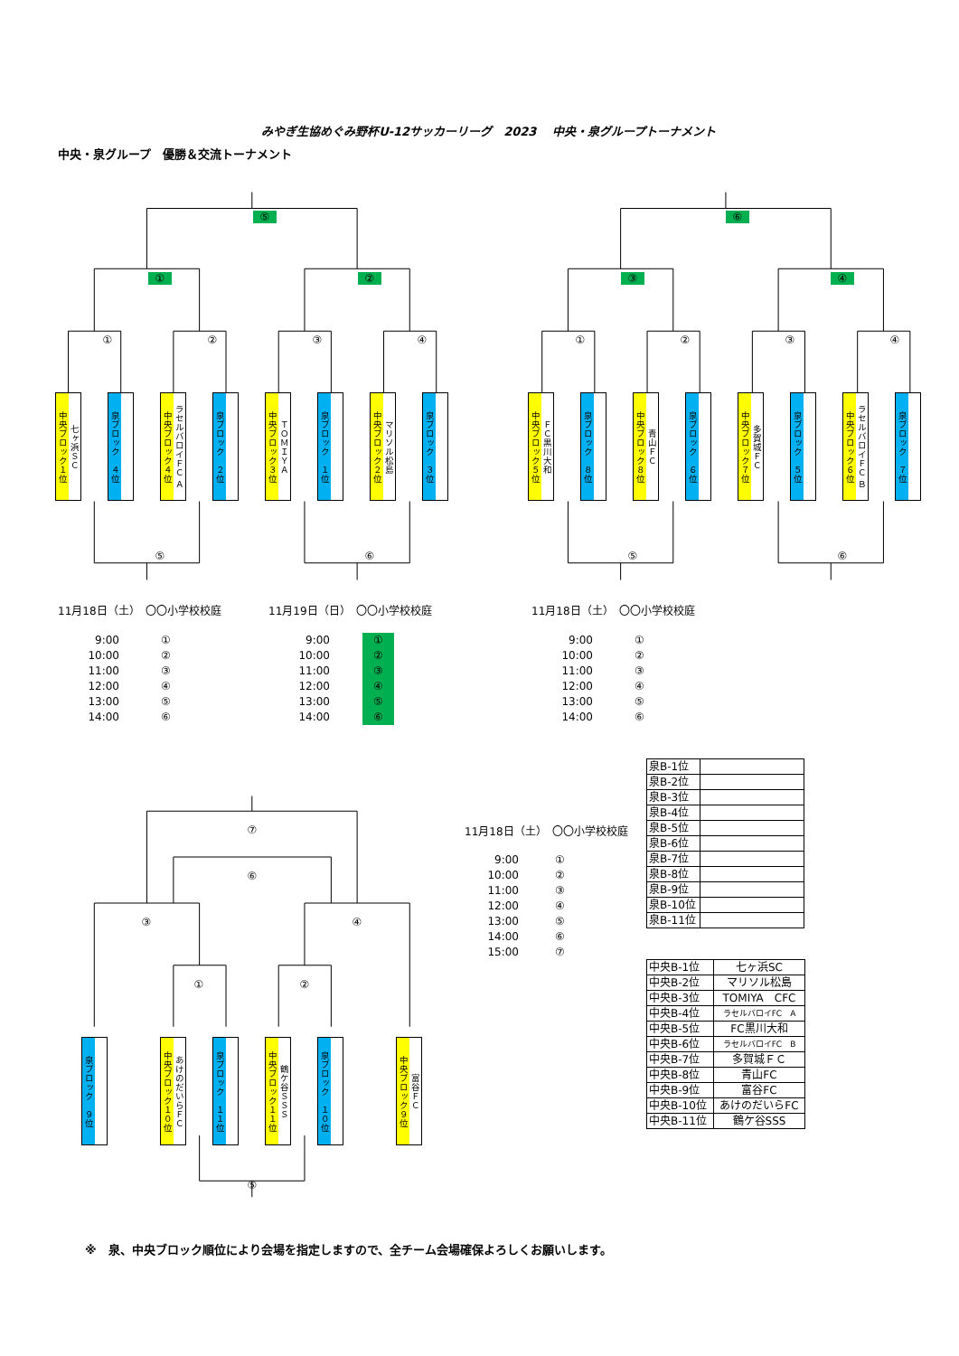みやぎ生協めぐみ野杯U-12サッカーリーグ　2023　 中央・泉グループトーナメント
中央・泉グループ　優勝＆交流トーナメント
⑤
① ②
①②③④
中央ブロック１位
七ヶ浜ＳＣ
泉ブロック　４位
中央ブロック４位
ラセルバロイＦＣ Ａ
泉ブロック　２位
中央ブロック３位
ＴＯＭＩＹＡ
泉ブロック　１位
中央ブロック２位
マリソル松島
泉ブロック　３位
⑤ ⑥
⑥
③ ④
①②③④
中央ブロック５位
ＦＣ黒川大和
泉ブロック　８位
中央ブロック８位
青山ＦＣ
泉ブロック　６位
中央ブロック７位
多賀城ＦＣ
泉ブロック　５位
中央ブロック６位
ラセルバロイＦＣ Ｂ
泉ブロック　７位
⑤ ⑥
11月18日（土）　〇〇小学校校庭
9:00
10:00
11:00
12:00
13:00
14:00
①
②
③
④
⑤
⑥
11月19日（日）　〇〇小学校校庭
9:00
10:00
11:00
12:00
13:00
14:00
①
②
③
④
⑤
⑥
11月18日（土）　〇〇小学校校庭
9:00
10:00
11:00
12:00
13:00
14:00
①
②
③
④
⑤
⑥
⑦
⑥
③ ④
① ②
泉ブロック　９位
中央ブロック１０位
あけのだいらＦＣ
泉ブロック　１１位
中央ブロック１１位
鶴ケ谷ＳＳＳ
泉ブロック　１０位
中央ブロック９位
富谷ＦＣ
⑤
11月18日（土）　〇〇小学校校庭
9:00
10:00
11:00
12:00
13:00
14:00
15:00
①
②
③
④
⑤
⑥
⑦
| 泉B-1位 | |
| 泉B-2位 | |
| 泉B-3位 | |
| 泉B-4位 | |
| 泉B-5位 | |
| 泉B-6位 | |
| 泉B-7位 | |
| 泉B-8位 | |
| 泉B-9位 | |
| 泉B-10位 | |
| 泉B-11位 | |
| 中央B-1位 | 七ヶ浜SC |
| 中央B-2位 | マリソル松島 |
| 中央B-3位 | TOMIYA CFC |
| 中央B-4位 | ラセルバロイFC A |
| 中央B-5位 | FC黒川大和 |
| 中央B-6位 | ラセルバロイFC B |
| 中央B-7位 | 多賀城ＦＣ |
| 中央B-8位 | 青山FC |
| 中央B-9位 | 富谷FC |
| 中央B-10位 | あけのだいらFC |
| 中央B-11位 | 鶴ケ谷SSS |
※　泉、中央ブロック順位により会場を指定しますので、全チーム会場確保よろしくお願いします。